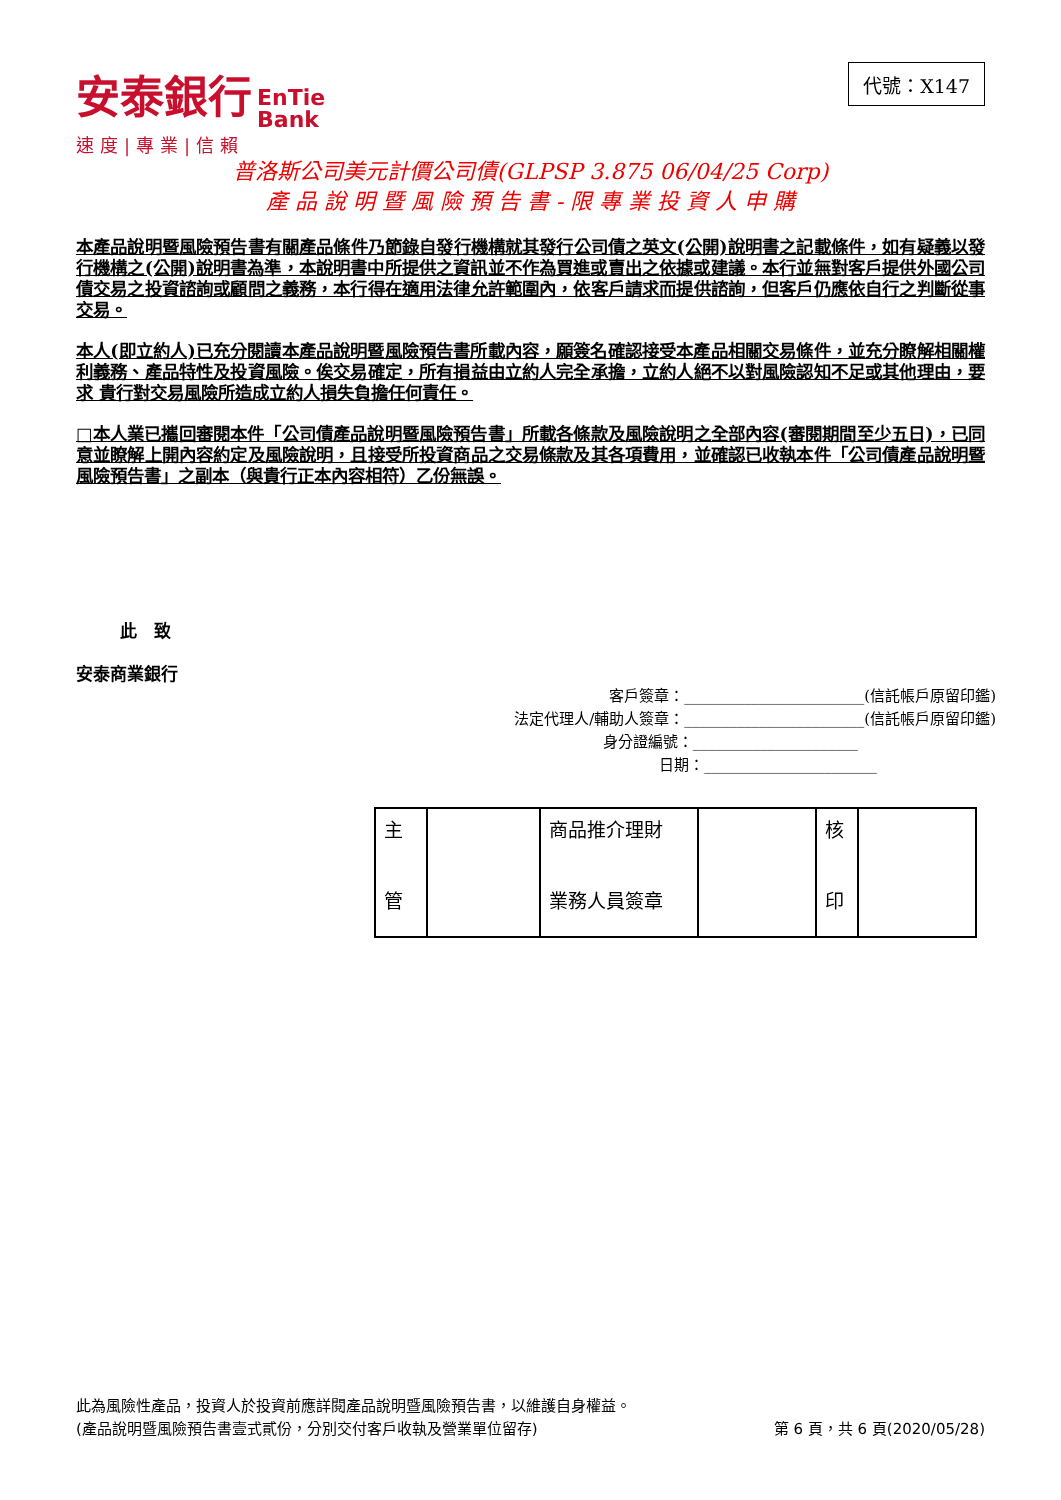安泰銀行 EnTie
Bank
速度|專業|信賴
代號：X147
普洛斯公司美元計價公司債(GLPSP 3.875 06/04/25 Corp)
產 品 說 明 暨 風 險 預 告 書 - 限 專 業 投 資 人 申 購
本產品說明暨風險預告書有關產品條件乃節錄自發行機構就其發行公司債之英文(公開)說明書之記載條件，如有疑義以發行機構之(公開)說明書為準，本說明書中所提供之資訊並不作為買進或賣出之依據或建議。本行並無對客戶提供外國公司債交易之投資諮詢或顧問之義務，本行得在適用法律允許範圍內，依客戶請求而提供諮詢，但客戶仍應依自行之判斷從事交易。
本人(即立約人)已充分閱讀本產品說明暨風險預告書所載內容，願簽名確認接受本產品相關交易條件，並充分瞭解相關權利義務、產品特性及投資風險。俟交易確定，所有損益由立約人完全承擔，立約人絕不以對風險認知不足或其他理由，要求 貴行對交易風險所造成立約人損失負擔任何責任。
□本人業已攜回審閱本件「公司債產品說明暨風險預告書」所載各條款及風險說明之全部內容(審閱期間至少五日)，已同意並瞭解上開內容約定及風險說明，且接受所投資商品之交易條款及其各項費用，並確認已收執本件「公司債產品說明暨風險預告書」之副本（與貴行正本內容相符）乙份無誤。
此　致
安泰商業銀行
客戶簽章：________________________(信託帳戶原留印鑑)
法定代理人/輔助人簽章：________________________(信託帳戶原留印鑑)
身分證編號：______________________
日期：_______________________
| 主 管 | | 商品推介理財 業務人員簽章 | | 核 印 | |
此為風險性產品，投資人於投資前應詳閱產品說明暨風險預告書，以維護自身權益。
(產品說明暨風險預告書壹式貳份，分別交付客戶收執及營業單位留存) 第 6 頁，共 6 頁(2020/05/28)